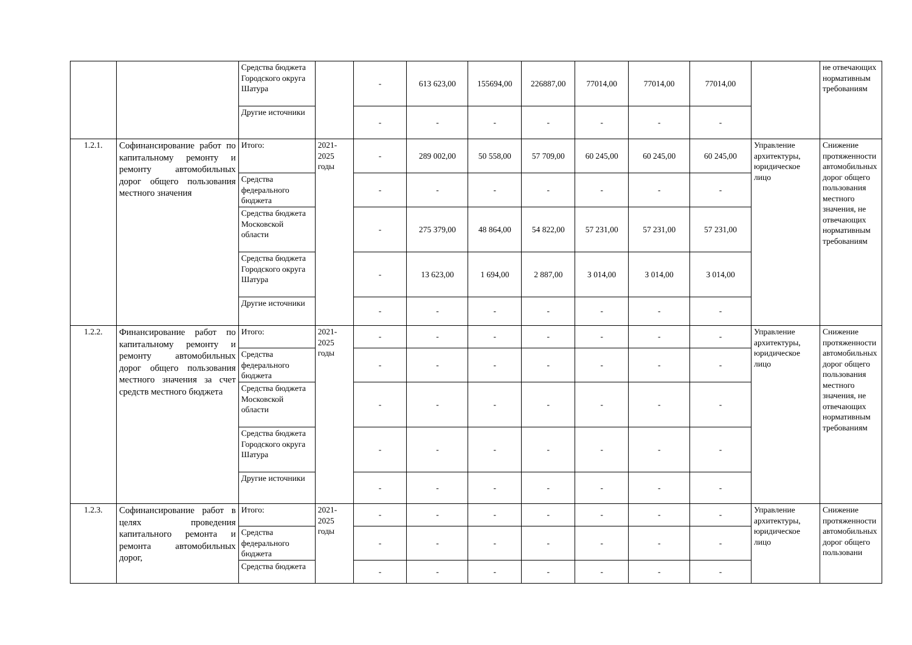| | | Средства бюджета Городского округа Шатура | | - | 613 623,00 | 155694,00 | 226887,00 | 77014,00 | 77014,00 | 77014,00 | | не отвечающих нормативным требованиям |
| | | Другие источники | | - | - | - | - | - | - | - | | |
| 1.2.1. | Софинансирование работ по капитальному ремонту и ремонту автомобильных дорог общего пользования местного значения | Итого: | 2021-2025 годы | - | 289 002,00 | 50 558,00 | 57 709,00 | 60 245,00 | 60 245,00 | 60 245,00 | Управление архитектуры, юридическое лицо | Снижение протяженности автомобильных дорог общего пользования местного значения, не отвечающих нормативным требованиям |
| | | Средства федерального бюджета | | - | - | - | - | - | - | - | | |
| | | Средства бюджета Московской области | | - | 275 379,00 | 48 864,00 | 54 822,00 | 57 231,00 | 57 231,00 | 57 231,00 | | |
| | | Средства бюджета Городского округа Шатура | | - | 13 623,00 | 1 694,00 | 2 887,00 | 3 014,00 | 3 014,00 | 3 014,00 | | |
| | | Другие источники | | - | - | - | - | - | - | - | | |
| 1.2.2. | Финансирование работ по капитальному ремонту и ремонту автомобильных дорог общего пользования местного значения за счет средств местного бюджета | Итого: | 2021-2025 годы | - | - | - | - | - | - | - | Управление архитектуры, юридическое лицо | Снижение протяженности автомобильных дорог общего пользования местного значения, не отвечающих нормативным требованиям |
| | | Средства федерального бюджета | | - | - | - | - | - | - | - | | |
| | | Средства бюджета Московской области | | - | - | - | - | - | - | - | | |
| | | Средства бюджета Городского округа Шатура | | - | - | - | - | - | - | - | | |
| | | Другие источники | | - | - | - | - | - | - | - | | |
| 1.2.3. | Софинансирование работ в целях проведения капитального ремонта и ремонта автомобильных дорог, | Итого: | 2021-2025 годы | - | - | - | - | - | - | - | Управление архитектуры, юридическое лицо | Снижение протяженности автомобильных дорог общего пользовани |
| | | Средства федерального бюджета | | - | - | - | - | - | - | - | | |
| | | Средства бюджета | | - | - | - | - | - | - | - | | |